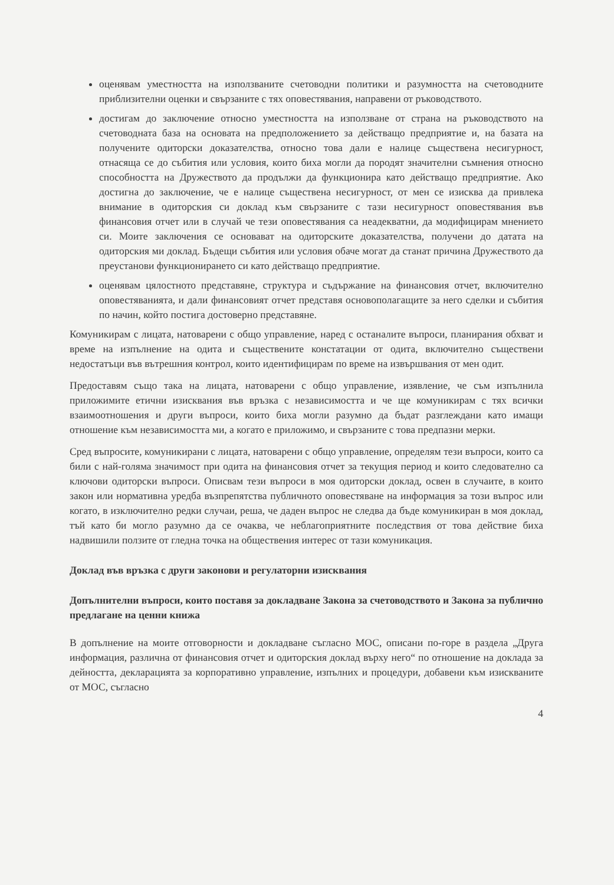оценявам уместността на използваните счетоводни политики и разумността на счетоводните приблизителни оценки и свързаните с тях оповестявания, направени от ръководството.
достигам до заключение относно уместността на използване от страна на ръководството на счетоводната база на основата на предположението за действащо предприятие и, на базата на получените одиторски доказателства, относно това дали е налице съществена несигурност, отнасяща се до събития или условия, които биха могли да породят значителни съмнения относно способността на Дружеството да продължи да функционира като действащо предприятие. Ако достигна до заключение, че е налице съществена несигурност, от мен се изисква да привлека внимание в одиторския си доклад към свързаните с тази несигурност оповестявания във финансовия отчет или в случай че тези оповестявания са неадекватни, да модифицирам мнението си. Моите заключения се основават на одиторските доказателства, получени до датата на одиторския ми доклад. Бъдещи събития или условия обаче могат да станат причина Дружеството да преустанови функционирането си като действащо предприятие.
оценявам цялостното представяне, структура и съдържание на финансовия отчет, включително оповестяванията, и дали финансовият отчет представя основополагащите за него сделки и събития по начин, който постига достоверно представяне.
Комуникирам с лицата, натоварени с общо управление, наред с останалите въпроси, планирания обхват и време на изпълнение на одита и съществените констатации от одита, включително съществени недостатъци във вътрешния контрол, които идентифицирам по време на извършвания от мен одит.
Предоставям също така на лицата, натоварени с общо управление, изявление, че съм изпълнила приложимите етични изисквания във връзка с независимостта и че ще комуникирам с тях всички взаимоотношения и други въпроси, които биха могли разумно да бъдат разглеждани като имащи отношение към независимостта ми, а когато е приложимо, и свързаните с това предпазни мерки.
Сред въпросите, комуникирани с лицата, натоварени с общо управление, определям тези въпроси, които са били с най-голяма значимост при одита на финансовия отчет за текущия период и които следователно са ключови одиторски въпроси. Описвам тези въпроси в моя одиторски доклад, освен в случаите, в които закон или нормативна уредба възпрепятства публичното оповестяване на информация за този въпрос или когато, в изключително редки случаи, реша, че даден въпрос не следва да бъде комуникиран в моя доклад, тъй като би могло разумно да се очаква, че неблагоприятните последствия от това действие биха надвишили ползите от гледна точка на обществения интерес от тази комуникация.
Доклад във връзка с други законови и регулаторни изисквания
Допълнителни въпроси, които поставя за докладване Закона за счетоводството и Закона за публично предлагане на ценни книжа
В допълнение на моите отговорности и докладване съгласно МОС, описани по-горе в раздела „Друга информация, различна от финансовия отчет и одиторския доклад върху него“ по отношение на доклада за дейността, декларацията за корпоративно управление, изпълних и процедури, добавени към изискваните от МОС, съгласно
4